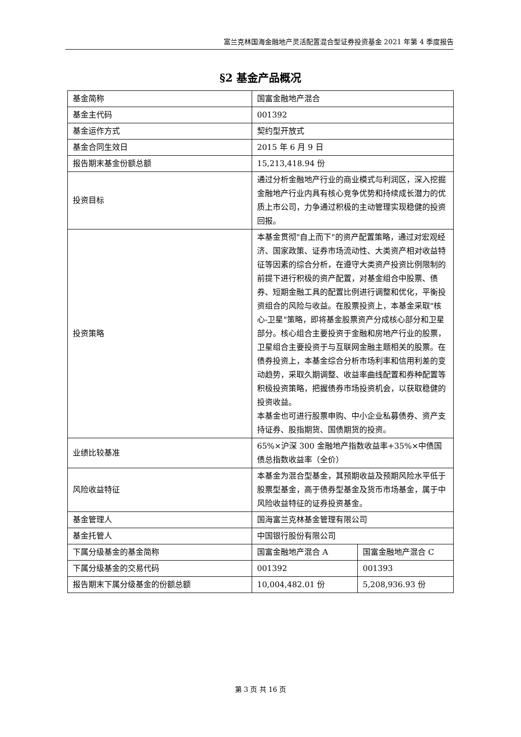富兰克林国海金融地产灵活配置混合型证券投资基金 2021 年第 4 季度报告
§2 基金产品概况
| 基金简称 | 国富金融地产混合 | |
| 基金主代码 | 001392 | |
| 基金运作方式 | 契约型开放式 | |
| 基金合同生效日 | 2015 年 6 月 9 日 | |
| 报告期末基金份额总额 | 15,213,418.94 份 | |
| 投资目标 | 通过分析金融地产行业的商业模式与利润区，深入挖掘金融地产行业内具有核心竞争优势和持续成长潜力的优质上市公司，力争通过积极的主动管理实现稳健的投资回报。 | |
| 投资策略 | 本基金贯彻"自上而下"的资产配置策略，通过对宏观经济、国家政策、证券市场流动性、大类资产相对收益特征等因素的综合分析，在遵守大类资产投资比例限制的前提下进行积极的资产配置，对基金组合中股票、债券、短期金融工具的配置比例进行调整和优化，平衡投资组合的风险与收益。在股票投资上，本基金采取"核心-卫星"策略，即将基金股票资产分成核心部分和卫星部分。核心组合主要投资于金融和房地产行业的股票，卫星组合主要投资于与互联网金融主题相关的股票。在债券投资上，本基金综合分析市场利率和信用利差的变动趋势，采取久期调整、收益率曲线配置和券种配置等积极投资策略，把握债券市场投资机会，以获取稳健的投资收益。 本基金也可进行股票申购、中小企业私募债券、资产支持证券、股指期货、国债期货的投资。 | |
| 业绩比较基准 | 65%×沪深 300 金融地产指数收益率+35%×中债国债总指数收益率（全价） | |
| 风险收益特征 | 本基金为混合型基金，其预期收益及预期风险水平低于股票型基金，高于债券型基金及货币市场基金，属于中风险收益特征的证券投资基金。 | |
| 基金管理人 | 国海富兰克林基金管理有限公司 | |
| 基金托管人 | 中国银行股份有限公司 | |
| 下属分级基金的基金简称 | 国富金融地产混合 A | 国富金融地产混合 C |
| 下属分级基金的交易代码 | 001392 | 001393 |
| 报告期末下属分级基金的份额总额 | 10,004,482.01 份 | 5,208,936.93 份 |
第 3 页 共 16 页